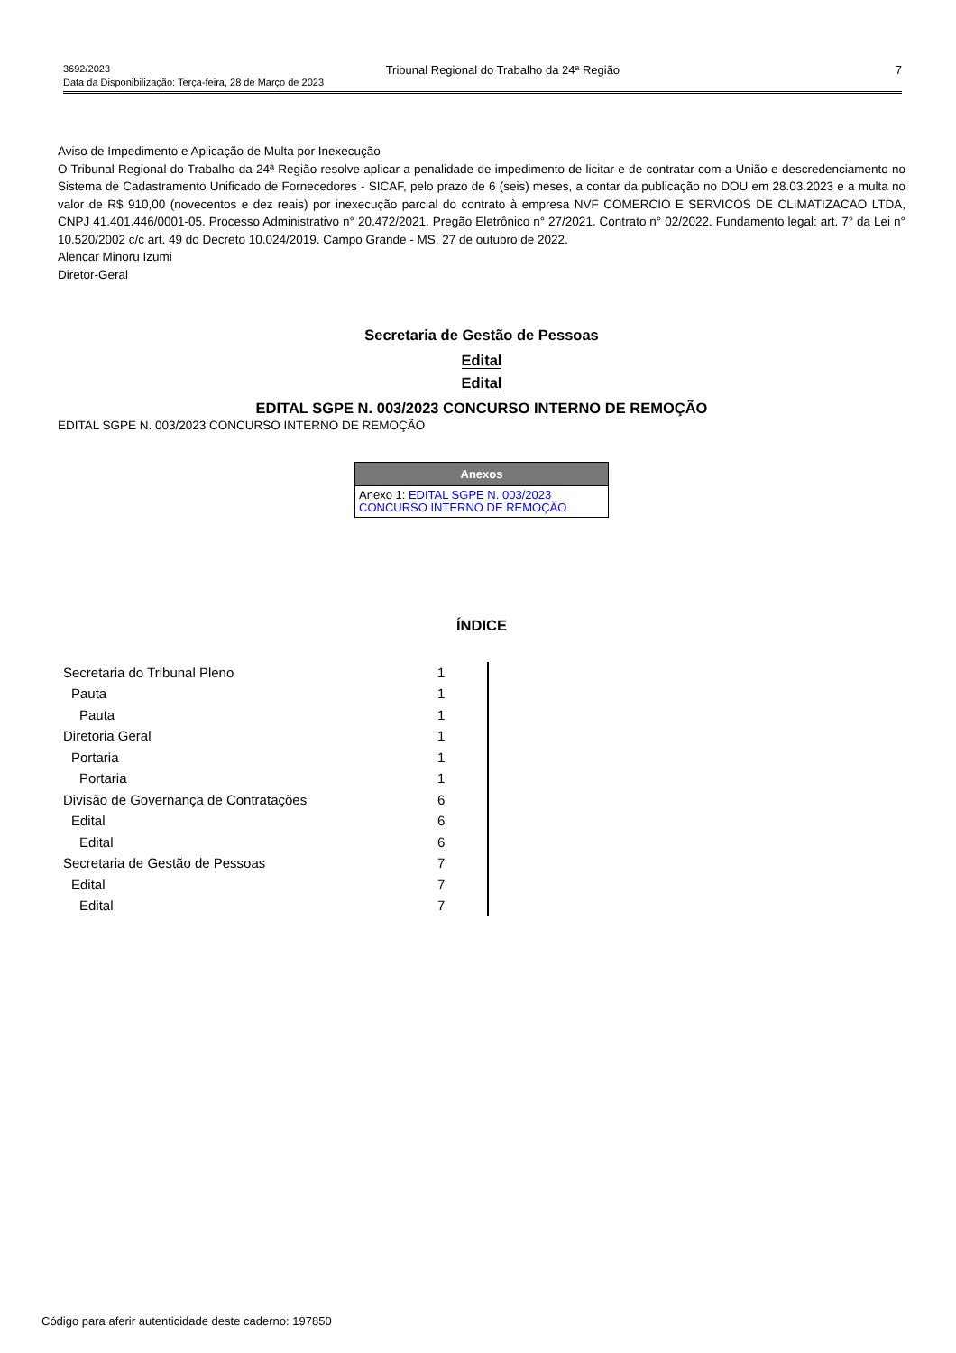3692/2023 Tribunal Regional do Trabalho da 24ª Região 7
Data da Disponibilização: Terça-feira, 28 de Março de 2023
Aviso de Impedimento e Aplicação de Multa por Inexecução
O Tribunal Regional do Trabalho da 24ª Região resolve aplicar a penalidade de impedimento de licitar e de contratar com a União e descredenciamento no Sistema de Cadastramento Unificado de Fornecedores - SICAF, pelo prazo de 6 (seis) meses, a contar da publicação no DOU em 28.03.2023 e a multa no valor de R$ 910,00 (novecentos e dez reais) por inexecução parcial do contrato à empresa NVF COMERCIO E SERVICOS DE CLIMATIZACAO LTDA, CNPJ 41.401.446/0001-05. Processo Administrativo n° 20.472/2021. Pregão Eletrônico n° 27/2021. Contrato n° 02/2022. Fundamento legal: art. 7° da Lei n° 10.520/2002 c/c art. 49 do Decreto 10.024/2019. Campo Grande - MS, 27 de outubro de 2022.
Alencar Minoru Izumi
Diretor-Geral
Secretaria de Gestão de Pessoas
Edital
Edital
EDITAL SGPE N. 003/2023 CONCURSO INTERNO DE REMOÇÃO
EDITAL SGPE N. 003/2023 CONCURSO INTERNO DE REMOÇÃO
| Anexos |
| --- |
| Anexo 1: EDITAL SGPE N. 003/2023 CONCURSO INTERNO DE REMOÇÃO |
ÍNDICE
| Secretaria do Tribunal Pleno | 1 |
| Pauta | 1 |
| Pauta | 1 |
| Diretoria Geral | 1 |
| Portaria | 1 |
| Portaria | 1 |
| Divisão de Governança de Contratações | 6 |
| Edital | 6 |
| Edital | 6 |
| Secretaria de Gestão de Pessoas | 7 |
| Edital | 7 |
| Edital | 7 |
Código para aferir autenticidade deste caderno: 197850